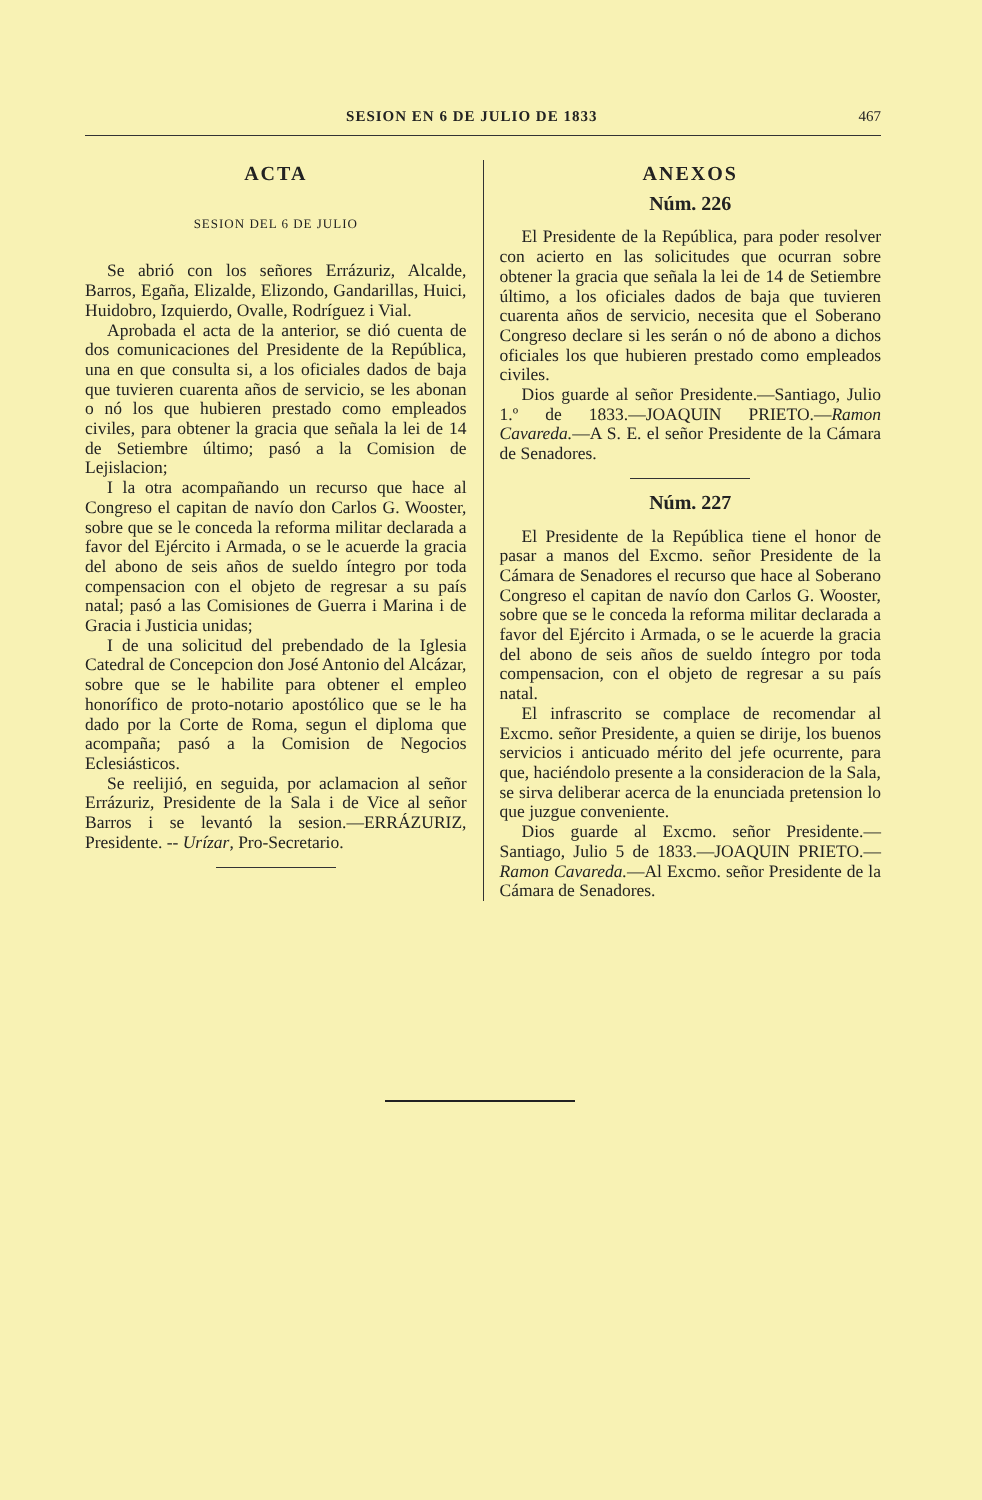SESION EN 6 DE JULIO DE 1833 467
ACTA
SESION DEL 6 DE JULIO
Se abrió con los señores Errázuriz, Alcalde, Barros, Egaña, Elizalde, Elizondo, Gandarillas, Huici, Huidobro, Izquierdo, Ovalle, Rodríguez i Vial.
Aprobada el acta de la anterior, se dió cuenta de dos comunicaciones del Presidente de la República, una en que consulta si, a los oficiales dados de baja que tuvieren cuarenta años de servicio, se les abonan o nó los que hubieren prestado como empleados civiles, para obtener la gracia que señala la lei de 14 de Setiembre último; pasó a la Comision de Lejislacion;
I la otra acompañando un recurso que hace al Congreso el capitan de navío don Carlos G. Wooster, sobre que se le conceda la reforma militar declarada a favor del Ejército i Armada, o se le acuerde la gracia del abono de seis años de sueldo íntegro por toda compensacion con el objeto de regresar a su país natal; pasó a las Comisiones de Guerra i Marina i de Gracia i Justicia unidas;
I de una solicitud del prebendado de la Iglesia Catedral de Concepcion don José Antonio del Alcázar, sobre que se le habilite para obtener el empleo honorífico de proto-notario apostólico que se le ha dado por la Corte de Roma, segun el diploma que acompaña; pasó a la Comision de Negocios Eclesiásticos.
Se reelijió, en seguida, por aclamacion al señor Errázuriz, Presidente de la Sala i de Vice al señor Barros i se levantó la sesion.—ERRÁZURIZ, Presidente. -- Urízar, Pro-Secretario.
ANEXOS
Núm. 226
El Presidente de la República, para poder resolver con acierto en las solicitudes que ocurran sobre obtener la gracia que señala la lei de 14 de Setiembre último, a los oficiales dados de baja que tuvieren cuarenta años de servicio, necesita que el Soberano Congreso declare si les serán o nó de abono a dichos oficiales los que hubieren prestado como empleados civiles.
Dios guarde al señor Presidente.—Santiago, Julio 1.º de 1833.—JOAQUIN PRIETO.—Ramon Cavareda.—A S. E. el señor Presidente de la Cámara de Senadores.
Núm. 227
El Presidente de la República tiene el honor de pasar a manos del Excmo. señor Presidente de la Cámara de Senadores el recurso que hace al Soberano Congreso el capitan de navío don Carlos G. Wooster, sobre que se le conceda la reforma militar declarada a favor del Ejército i Armada, o se le acuerde la gracia del abono de seis años de sueldo íntegro por toda compensacion, con el objeto de regresar a su país natal.
El infrascrito se complace de recomendar al Excmo. señor Presidente, a quien se dirije, los buenos servicios i anticuado mérito del jefe ocurrente, para que, haciéndolo presente a la consideracion de la Sala, se sirva deliberar acerca de la enunciada pretension lo que juzgue conveniente.
Dios guarde al Excmo. señor Presidente.—Santiago, Julio 5 de 1833.—JOAQUIN PRIETO.—Ramon Cavareda.—Al Excmo. señor Presidente de la Cámara de Senadores.